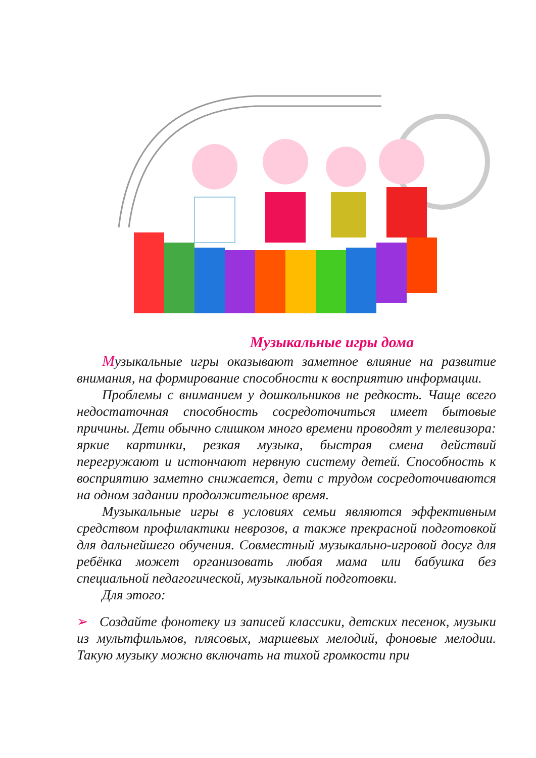Музыкальные игры дома
Музыкальные игры оказывают заметное влияние на развитие внимания, на формирование способности к восприятию информации.
Проблемы с вниманием у дошкольников не редкость. Чаще всего недостаточная способность сосредоточиться имеет бытовые причины. Дети обычно слишком много времени проводят у телевизора: яркие картинки, резкая музыка, быстрая смена действий перегружают и истончают нервную систему детей. Способность к восприятию заметно снижается, дети с трудом сосредоточиваются на одном задании продолжительное время.
Музыкальные игры в условиях семьи являются эффективным средством профилактики неврозов, а также прекрасной подготовкой для дальнейшего обучения. Совместный музыкально-игровой досуг для ребёнка может организовать любая мама или бабушка без специальной педагогической, музыкальной подготовки.
Для этого:
➢ Создайте фонотеку из записей классики, детских песенок, музыки из мультфильмов, плясовых, маршевых мелодий, фоновые мелодии. Такую музыку можно включать на тихой громкости при